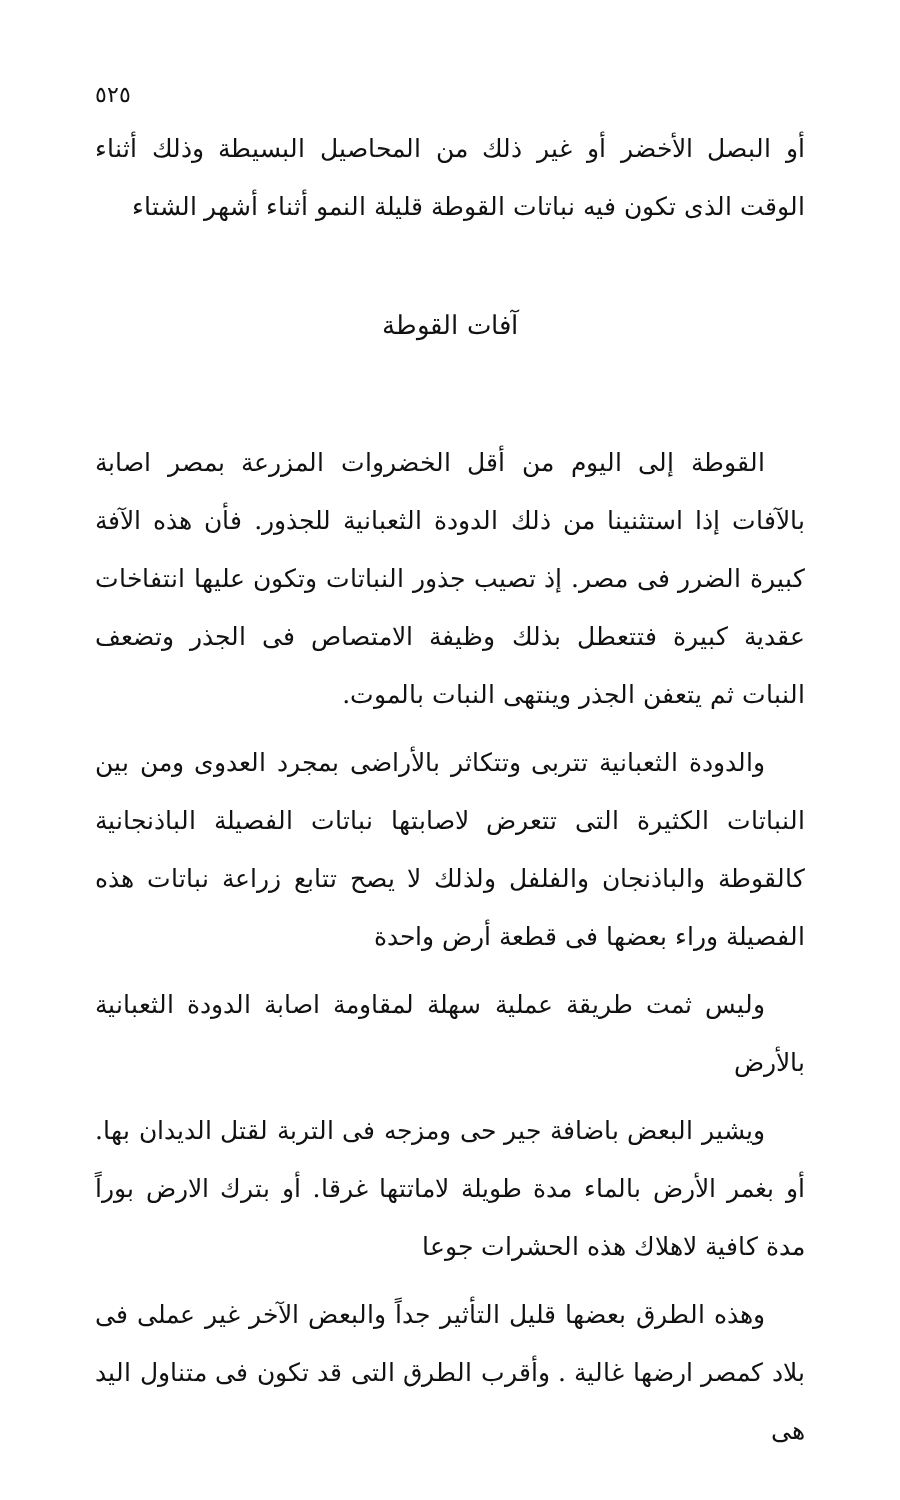٥٢٥
أو البصل الأخضر أو غير ذلك من المحاصيل البسيطة وذلك أثناء الوقت الذى تكون فيه نباتات القوطة قليلة النمو أثناء أشهر الشتاء
آفات القوطة
القوطة إلى اليوم من أقل الخضروات المزرعة بمصر اصابة بالآفات إذا استثنينا من ذلك الدودة الثعبانية للجذور. فأن هذه الآفة كبيرة الضرر فى مصر. إذ تصيب جذور النباتات وتكون عليها انتفاخات عقدية كبيرة فتتعطل بذلك وظيفة الامتصاص فى الجذر وتضعف النبات ثم يتعفن الجذر وينتهى النبات بالموت.
والدودة الثعبانية تتربى وتتكاثر بالأراضى بمجرد العدوى ومن بين النباتات الكثيرة التى تتعرض لاصابتها نباتات الفصيلة الباذنجانية كالقوطة والباذنجان والفلفل ولذلك لا يصح تتابع زراعة نباتات هذه الفصيلة وراء بعضها فى قطعة أرض واحدة
وليس ثمت طريقة عملية سهلة لمقاومة اصابة الدودة الثعبانية بالأرض
ويشير البعض باضافة جير حى ومزجه فى التربة لقتل الديدان بها. أو بغمر الأرض بالماء مدة طويلة لاماتتها غرقا. أو بترك الارض بوراً مدة كافية لاهلاك هذه الحشرات جوعا
وهذه الطرق بعضها قليل التأثير جداً والبعض الآخر غير عملى فى بلاد كمصر ارضها غالية . وأقرب الطرق التى قد تكون فى متناول اليد هى